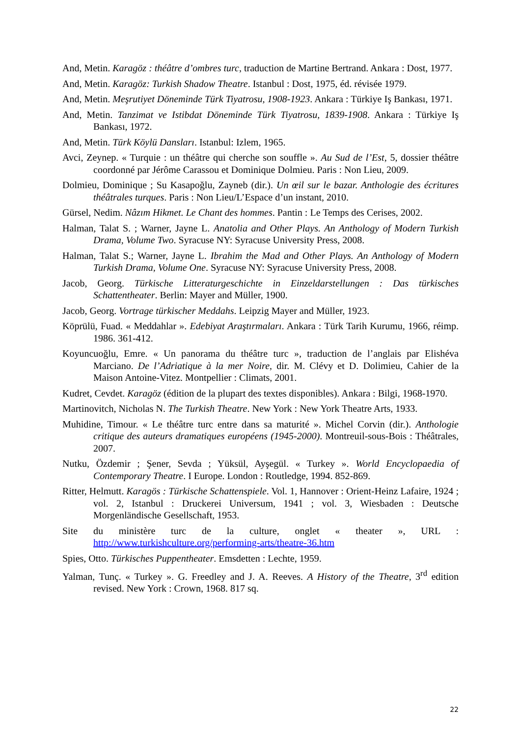And, Metin. Karagöz : théâtre d’ombres turc, traduction de Martine Bertrand. Ankara : Dost, 1977.
And, Metin. Karagöz: Turkish Shadow Theatre. Istanbul : Dost, 1975, éd. révisée 1979.
And, Metin. Meşrutiyet Döneminde Türk Tiyatrosu, 1908-1923. Ankara : Türkiye Iş Bankası, 1971.
And, Metin. Tanzimat ve Istibdat Döneminde Türk Tiyatrosu, 1839-1908. Ankara : Türkiye Iş Bankası, 1972.
And, Metin. Türk Köylü Dansları. Istanbul: Izlem, 1965.
Avci, Zeynep. « Turquie : un théâtre qui cherche son souffle ». Au Sud de l’Est, 5, dossier théâtre coordonné par Jérôme Carassou et Dominique Dolmieu. Paris : Non Lieu, 2009.
Dolmieu, Dominique ; Su Kasapoğlu, Zayneb (dir.). Un œil sur le bazar. Anthologie des écritures théâtrales turques. Paris : Non Lieu/L’Espace d’un instant, 2010.
Gürsel, Nedim. Nâzım Hikmet. Le Chant des hommes. Pantin : Le Temps des Cerises, 2002.
Halman, Talat S. ; Warner, Jayne L. Anatolia and Other Plays. An Anthology of Modern Turkish Drama, Volume Two. Syracuse NY: Syracuse University Press, 2008.
Halman, Talat S.; Warner, Jayne L. Ibrahim the Mad and Other Plays. An Anthology of Modern Turkish Drama, Volume One. Syracuse NY: Syracuse University Press, 2008.
Jacob, Georg. Türkische Litteraturgeschichte in Einzeldarstellungen : Das türkisches Schattentheater. Berlin: Mayer and Müller, 1900.
Jacob, Georg. Vortrage türkischer Meddahs. Leipzig Mayer and Müller, 1923.
Köprülü, Fuad. « Meddahlar ». Edebiyat Araştırmaları. Ankara : Türk Tarih Kurumu, 1966, réimp. 1986. 361-412.
Koyuncuoğlu, Emre. « Un panorama du théâtre turc », traduction de l’anglais par Elishéva Marciano. De l’Adriatique à la mer Noire, dir. M. Clévy et D. Dolimieu, Cahier de la Maison Antoine-Vitez. Montpellier : Climats, 2001.
Kudret, Cevdet. Karagöz (édition de la plupart des textes disponibles). Ankara : Bilgi, 1968-1970.
Martinovitch, Nicholas N. The Turkish Theatre. New York : New York Theatre Arts, 1933.
Muhidine, Timour. « Le théâtre turc entre dans sa maturité ». Michel Corvin (dir.). Anthologie critique des auteurs dramatiques européens (1945-2000). Montreuil-sous-Bois : Théâtrales, 2007.
Nutku, Özdemir ; Şener, Sevda ; Yüksül, Ayşegül. « Turkey ». World Encyclopaedia of Contemporary Theatre. I Europe. London : Routledge, 1994. 852-869.
Ritter, Helmutt. Karagös : Türkische Schattenspiele. Vol. 1, Hannover : Orient-Heinz Lafaire, 1924 ; vol. 2, Istanbul : Druckerei Universum, 1941 ; vol. 3, Wiesbaden : Deutsche Morgenländische Gesellschaft, 1953.
Site du ministère turc de la culture, onglet « theater », URL : http://www.turkishculture.org/performing-arts/theatre-36.htm
Spies, Otto. Türkisches Puppentheater. Emsdetten : Lechte, 1959.
Yalman, Tunç. « Turkey ». G. Freedley and J. A. Reeves. A History of the Theatre, 3<sup>rd</sup> edition revised. New York : Crown, 1968. 817 sq.
22